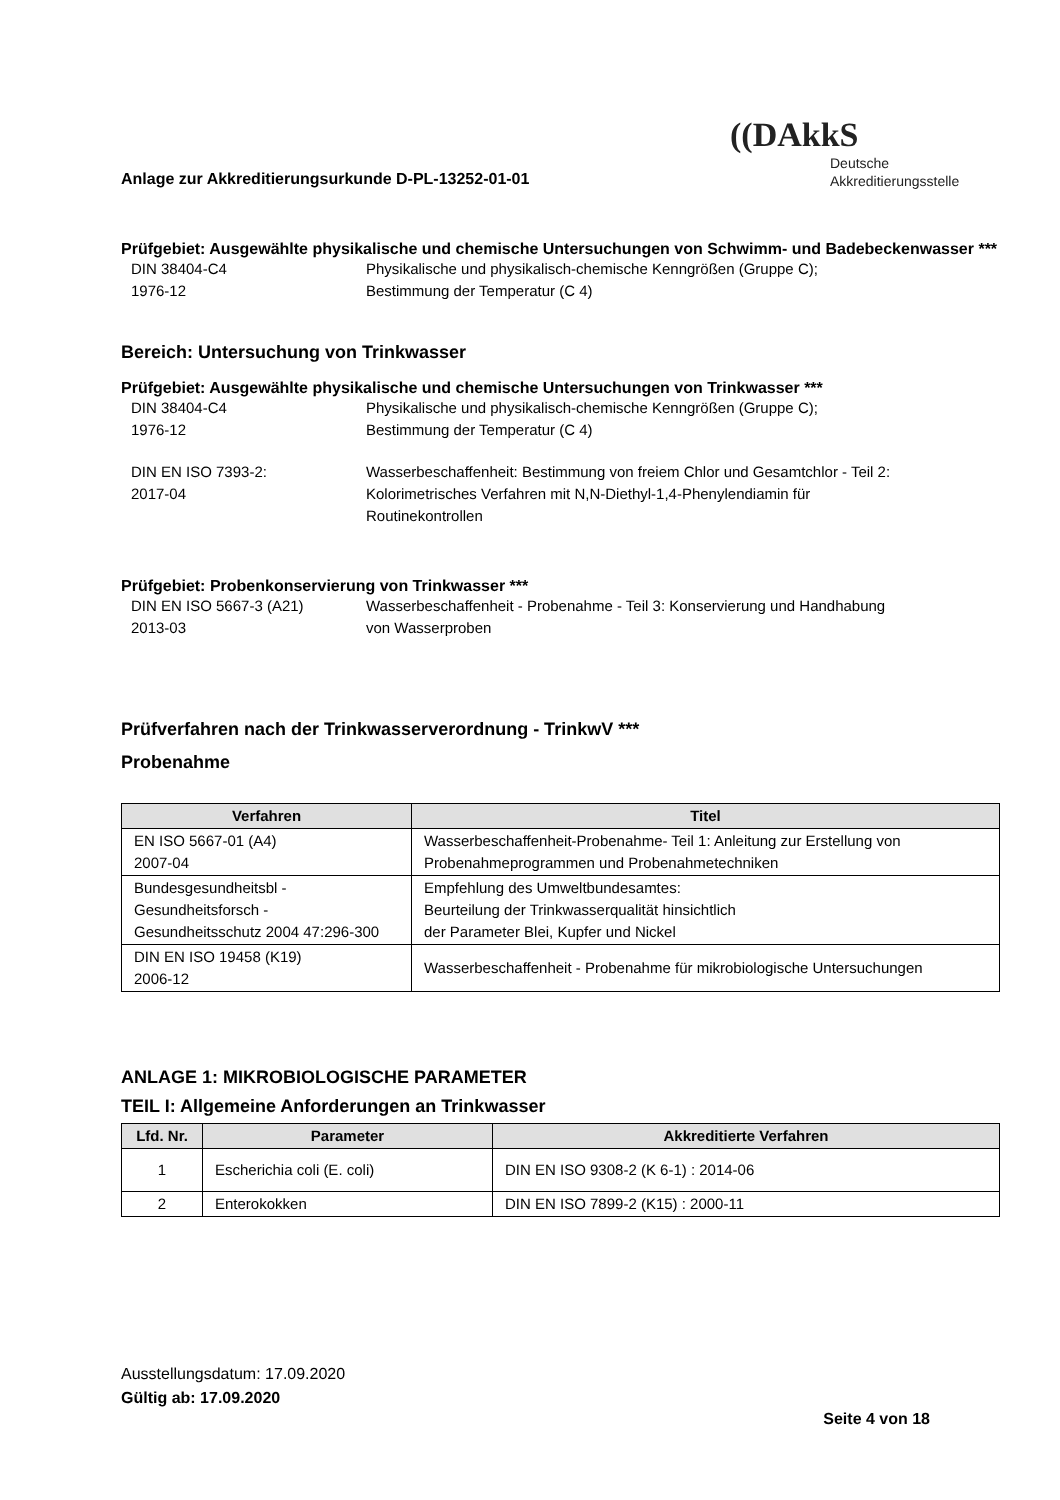Anlage zur Akkreditierungsurkunde D-PL-13252-01-01
((DAkkS
Deutsche
Akkreditierungsstelle
Prüfgebiet: Ausgewählte physikalische und chemische Untersuchungen von Schwimm- und Badebeckenwasser ***
DIN 38404-C4
1976-12
Physikalische und physikalisch-chemische Kenngrößen (Gruppe C);
Bestimmung der Temperatur (C 4)
Bereich: Untersuchung von Trinkwasser
Prüfgebiet: Ausgewählte physikalische und chemische Untersuchungen von Trinkwasser ***
DIN 38404-C4
1976-12
Physikalische und physikalisch-chemische Kenngrößen (Gruppe C);
Bestimmung der Temperatur (C 4)
DIN EN ISO 7393-2:
2017-04
Wasserbeschaffenheit: Bestimmung von freiem Chlor und Gesamtchlor - Teil 2:
Kolorimetrisches Verfahren mit N,N-Diethyl-1,4-Phenylendiamin für
Routinekontrollen
Prüfgebiet: Probenkonservierung von Trinkwasser ***
DIN EN ISO 5667-3 (A21)
2013-03
Wasserbeschaffenheit - Probenahme - Teil 3: Konservierung und Handhabung
von Wasserproben
Prüfverfahren nach der Trinkwasserverordnung - TrinkwV ***
Probenahme
| Verfahren | Titel |
| --- | --- |
| EN ISO 5667-01 (A4) 2007-04 | Wasserbeschaffenheit-Probenahme- Teil 1: Anleitung zur Erstellung von Probenahmeprogrammen und Probenahmetechniken |
| Bundesgesundheitsbl - Gesundheitsforsch - Gesundheitsschutz 2004 47:296-300 | Empfehlung des Umweltbundesamtes: Beurteilung der Trinkwasserqualität hinsichtlich der Parameter Blei, Kupfer und Nickel |
| DIN EN ISO 19458 (K19) 2006-12 | Wasserbeschaffenheit - Probenahme für mikrobiologische Untersuchungen |
ANLAGE 1: MIKROBIOLOGISCHE PARAMETER
TEIL I: Allgemeine Anforderungen an Trinkwasser
| Lfd. Nr. | Parameter | Akkreditierte Verfahren |
| --- | --- | --- |
| 1 | Escherichia coli (E. coli) | DIN EN ISO 9308-2 (K 6-1) : 2014-06 |
| 2 | Enterokokken | DIN EN ISO 7899-2 (K15) : 2000-11 |
Ausstellungsdatum: 17.09.2020
Gültig ab: 17.09.2020
Seite 4 von 18